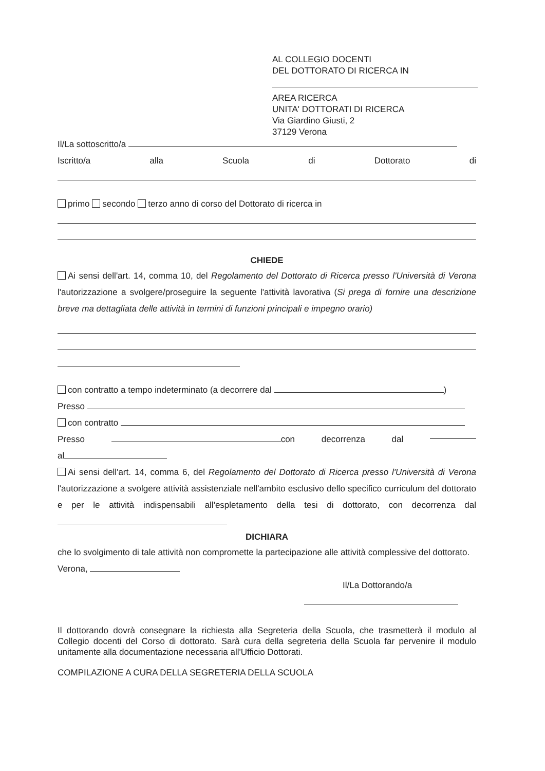AL COLLEGIO DOCENTI
DEL DOTTORATO DI RICERCA IN
AREA RICERCA
UNITA' DOTTORATI DI RICERCA
Via Giardino Giusti, 2
37129 Verona
Il/La sottoscritto/a
Iscritto/a alla Scuola di Dottorato di
primo secondo terzo anno di corso del Dottorato di ricerca in
CHIEDE
Ai sensi dell'art. 14, comma 10, del Regolamento del Dottorato di Ricerca presso l'Università di Verona l'autorizzazione a svolgere/proseguire la seguente l'attività lavorativa (Si prega di fornire una descrizione breve ma dettagliata delle attività in termini di funzioni principali e impegno orario)
con contratto a tempo indeterminato (a decorrere dal )
Presso
con contratto
Presso con decorrenza dal
al
Ai sensi dell'art. 14, comma 6, del Regolamento del Dottorato di Ricerca presso l'Università di Verona l'autorizzazione a svolgere attività assistenziale nell'ambito esclusivo dello specifico curriculum del dottorato e per le attività indispensabili all'espletamento della tesi di dottorato, con decorrenza dal
DICHIARA
che lo svolgimento di tale attività non compromette la partecipazione alle attività complessive del dottorato.
Verona,
Il/La Dottorando/a
Il dottorando dovrà consegnare la richiesta alla Segreteria della Scuola, che trasmetterà il modulo al Collegio docenti del Corso di dottorato. Sarà cura della segreteria della Scuola far pervenire il modulo unitamente alla documentazione necessaria all'Ufficio Dottorati.
COMPILAZIONE A CURA DELLA SEGRETERIA DELLA SCUOLA